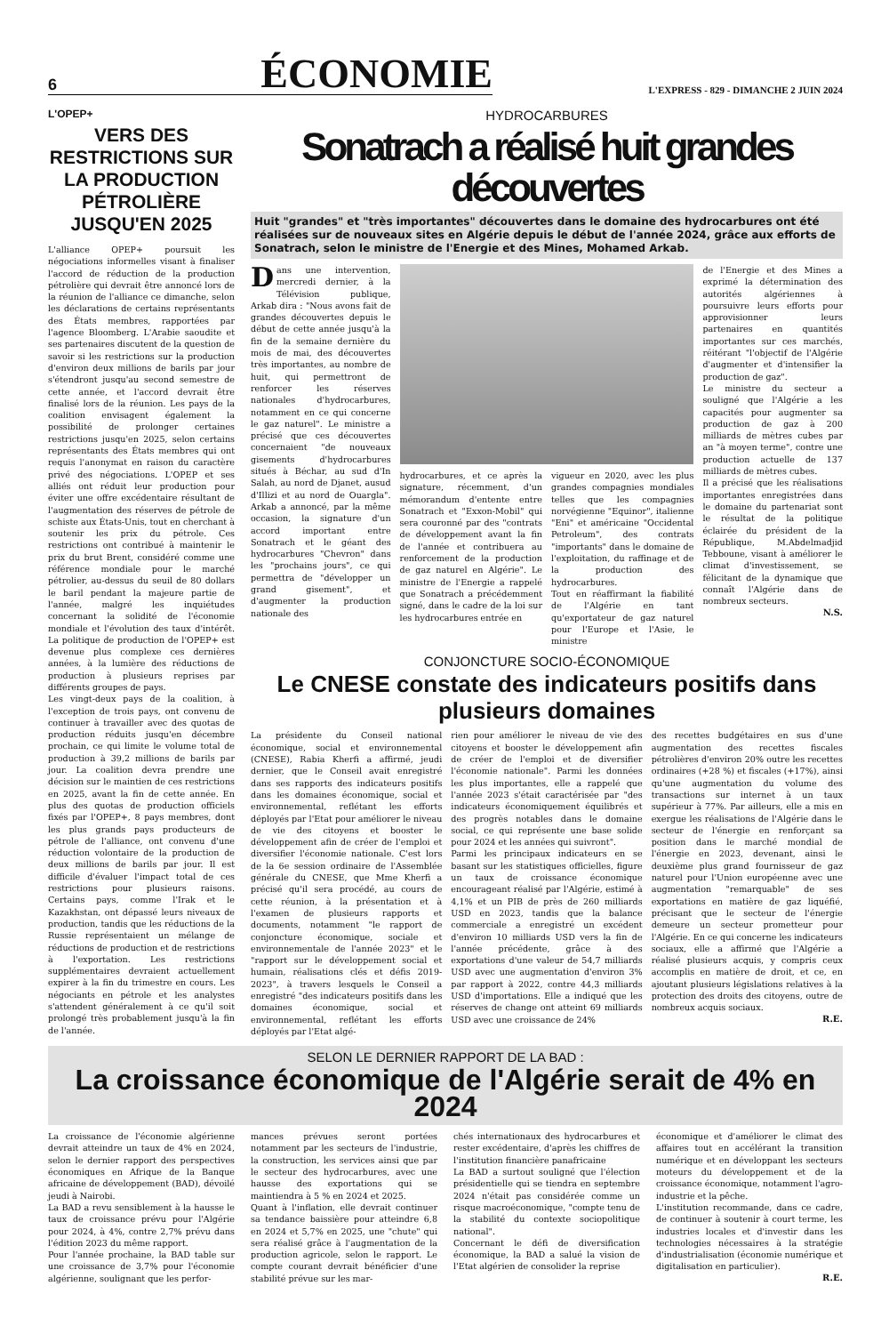6 ÉCONOMIE
L'EXPRESS - 829 - DIMANCHE 2 JUIN 2024
L'OPEP+
VERS DES RESTRICTIONS SUR LA PRODUCTION PÉTROLIÈRE JUSQU'EN 2025
L'alliance OPEP+ poursuit les négociations informelles visant à finaliser l'accord de réduction de la production pétrolière qui devrait être annoncé lors de la réunion de l'alliance ce dimanche, selon les déclarations de certains représentants des États membres, rapportées par l'agence Bloomberg. L'Arabie saoudite et ses partenaires discutent de la question de savoir si les restrictions sur la production d'environ deux millions de barils par jour s'étendront jusqu'au second semestre de cette année, et l'accord devrait être finalisé lors de la réunion. Les pays de la coalition envisagent également la possibilité de prolonger certaines restrictions jusqu'en 2025, selon certains représentants des États membres qui ont requis l'anonymat en raison du caractère privé des négociations. L'OPEP et ses alliés ont réduit leur production pour éviter une offre excédentaire résultant de l'augmentation des réserves de pétrole de schiste aux États-Unis, tout en cherchant à soutenir les prix du pétrole. Ces restrictions ont contribué à maintenir le prix du brut Brent, considéré comme une référence mondiale pour le marché pétrolier, au-dessus du seuil de 80 dollars le baril pendant la majeure partie de l'année, malgré les inquiétudes concernant la solidité de l'économie mondiale et l'évolution des taux d'intérêt. La politique de production de l'OPEP+ est devenue plus complexe ces dernières années, à la lumière des réductions de production à plusieurs reprises par différents groupes de pays.
Les vingt-deux pays de la coalition, à l'exception de trois pays, ont convenu de continuer à travailler avec des quotas de production réduits jusqu'en décembre prochain, ce qui limite le volume total de production à 39,2 millions de barils par jour. La coalition devra prendre une décision sur le maintien de ces restrictions en 2025, avant la fin de cette année. En plus des quotas de production officiels fixés par l'OPEP+, 8 pays membres, dont les plus grands pays producteurs de pétrole de l'alliance, ont convenu d'une réduction volontaire de la production de deux millions de barils par jour. Il est difficile d'évaluer l'impact total de ces restrictions pour plusieurs raisons. Certains pays, comme l'Irak et le Kazakhstan, ont dépassé leurs niveaux de production, tandis que les réductions de la Russie représentaient un mélange de réductions de production et de restrictions à l'exportation. Les restrictions supplémentaires devraient actuellement expirer à la fin du trimestre en cours. Les négociants en pétrole et les analystes s'attendent généralement à ce qu'il soit prolongé très probablement jusqu'à la fin de l'année.
HYDROCARBURES
Sonatrach a réalisé huit grandes découvertes
Huit "grandes" et "très importantes" découvertes dans le domaine des hydrocarbures ont été réalisées sur de nouveaux sites en Algérie depuis le début de l'année 2024, grâce aux efforts de Sonatrach, selon le ministre de l'Energie et des Mines, Mohamed Arkab.
Dans une intervention, mercredi dernier, à la Télévision publique, Arkab dira : "Nous avons fait de grandes découvertes depuis le début de cette année jusqu'à la fin de la semaine dernière du mois de mai, des découvertes très importantes, au nombre de huit, qui permettront de renforcer les réserves nationales d'hydrocarbures, notamment en ce qui concerne le gaz naturel". Le ministre a précisé que ces découvertes concernaient "de nouveaux gisements d'hydrocarbures situés à Béchar, au sud d'In Salah, au nord de Djanet, ausud d'Illizi et au nord de Ouargla". Arkab a annoncé, par la même occasion, la signature d'un accord important entre Sonatrach et le géant des hydrocarbures "Chevron" dans les "prochains jours", ce qui permettra de "développer un grand gisement", et d'augmenter la production nationale des
hydrocarbures, et ce après la signature, récemment, d'un mémorandum d'entente entre Sonatrach et "Exxon-Mobil" qui sera couronné par des "contrats de développement avant la fin de l'année et contribuera au renforcement de la production de gaz naturel en Algérie". Le ministre de l'Energie a rappelé que Sonatrach a précédemment signé, dans le cadre de la loi sur les hydrocarbures entrée en
vigueur en 2020, avec les plus grandes compagnies mondiales telles que les compagnies norvégienne "Equinor", italienne "Eni" et américaine "Occidental Petroleum", des contrats "importants" dans le domaine de l'exploitation, du raffinage et de la production des hydrocarbures.
Tout en réaffirmant la fiabilité de l'Algérie en tant qu'exportateur de gaz naturel pour l'Europe et l'Asie, le ministre
de l'Energie et des Mines a exprimé la détermination des autorités algériennes à poursuivre leurs efforts pour approvisionner leurs partenaires en quantités importantes sur ces marchés, réitérant "l'objectif de l'Algérie d'augmenter et d'intensifier la production de gaz".
Le ministre du secteur a souligné que l'Algérie a les capacités pour augmenter sa production de gaz à 200 milliards de mètres cubes par an "à moyen terme", contre une production actuelle de 137 milliards de mètres cubes.
Il a précisé que les réalisations importantes enregistrées dans le domaine du partenariat sont le résultat de la politique éclairée du président de la République, M.Abdelmadjid Tebboune, visant à améliorer le climat d'investissement, se félicitant de la dynamique que connaît l'Algérie dans de nombreux secteurs.
N.S.
CONJONCTURE SOCIO-ÉCONOMIQUE
Le CNESE constate des indicateurs positifs dans plusieurs domaines
La présidente du Conseil national économique, social et environnemental (CNESE), Rabia Kherfi a affirmé, jeudi dernier, que le Conseil avait enregistré dans ses rapports des indicateurs positifs dans les domaines économique, social et environnemental, reflétant les efforts déployés par l'Etat pour améliorer le niveau de vie des citoyens et booster le développement afin de créer de l'emploi et diversifier l'économie nationale. C'est lors de la 6e session ordinaire de l'Assemblée générale du CNESE, que Mme Kherfi a précisé qu'il sera procédé, au cours de cette réunion, à la présentation et à l'examen de plusieurs rapports et documents, notamment "le rapport de conjoncture économique, sociale et environnementale de l'année 2023" et le "rapport sur le développement social et humain, réalisations clés et défis 2019-2023", à travers lesquels le Conseil a enregistré "des indicateurs positifs dans les domaines économique, social et environnemental, reflétant les efforts déployés par l'Etat algé-
rien pour améliorer le niveau de vie des citoyens et booster le développement afin de créer de l'emploi et de diversifier l'économie nationale". Parmi les données les plus importantes, elle a rappelé que l'année 2023 s'était caractérisée par "des indicateurs économiquement équilibrés et des progrès notables dans le domaine social, ce qui représente une base solide pour 2024 et les années qui suivront".
Parmi les principaux indicateurs en se basant sur les statistiques officielles, figure un taux de croissance économique encourageant réalisé par l'Algérie, estimé à 4,1% et un PIB de près de 260 milliards USD en 2023, tandis que la balance commerciale a enregistré un excédent d'environ 10 milliards USD vers la fin de l'année précédente, grâce à des exportations d'une valeur de 54,7 milliards USD avec une augmentation d'environ 3% par rapport à 2022, contre 44,3 milliards USD d'importations. Elle a indiqué que les réserves de change ont atteint 69 milliards USD avec une croissance de 24%
des recettes budgétaires en sus d'une augmentation des recettes fiscales pétrolières d'environ 20% outre les recettes ordinaires (+28 %) et fiscales (+17%), ainsi qu'une augmentation du volume des transactions sur internet à un taux supérieur à 77%. Par ailleurs, elle a mis en exergue les réalisations de l'Algérie dans le secteur de l'énergie en renforçant sa position dans le marché mondial de l'énergie en 2023, devenant, ainsi le deuxième plus grand fournisseur de gaz naturel pour l'Union européenne avec une augmentation "remarquable" de ses exportations en matière de gaz liquéfié, précisant que le secteur de l'énergie demeure un secteur prometteur pour l'Algérie. En ce qui concerne les indicateurs sociaux, elle a affirmé que l'Algérie a réalisé plusieurs acquis, y compris ceux accomplis en matière de droit, et ce, en ajoutant plusieurs législations relatives à la protection des droits des citoyens, outre de nombreux acquis sociaux.
R.E.
SELON LE DERNIER RAPPORT DE LA BAD :
La croissance économique de l'Algérie serait de 4% en 2024
La croissance de l'économie algérienne devrait atteindre un taux de 4% en 2024, selon le dernier rapport des perspectives économiques en Afrique de la Banque africaine de développement (BAD), dévoilé jeudi à Nairobi.
La BAD a revu sensiblement à la hausse le taux de croissance prévu pour l'Algérie pour 2024, à 4%, contre 2,7% prévu dans l'édition 2023 du même rapport.
Pour l'année prochaine, la BAD table sur une croissance de 3,7% pour l'économie algérienne, soulignant que les perfor-
mances prévues seront portées notamment par les secteurs de l'industrie, la construction, les services ainsi que par le secteur des hydrocarbures, avec une hausse des exportations qui se maintiendra à 5 % en 2024 et 2025.
Quant à l'inflation, elle devrait continuer sa tendance baissière pour atteindre 6,8 en 2024 et 5,7% en 2025, une "chute" qui sera réalisé grâce à l'augmentation de la production agricole, selon le rapport. Le compte courant devrait bénéficier d'une stabilité prévue sur les mar-
chés internationaux des hydrocarbures et rester excédentaire, d'après les chiffres de l'institution financière panafricaine
La BAD a surtout souligné que l'élection présidentielle qui se tiendra en septembre 2024 n'était pas considérée comme un risque macroéconomique, "compte tenu de la stabilité du contexte sociopolitique national".
Concernant le défi de diversification économique, la BAD a salué la vision de l'Etat algérien de consolider la reprise
économique et d'améliorer le climat des affaires tout en accélérant la transition numérique et en développant les secteurs moteurs du développement et de la croissance économique, notamment l'agro-industrie et la pêche.
L'institution recommande, dans ce cadre, de continuer à soutenir à court terme, les industries locales et d'investir dans les technologies nécessaires à la stratégie d'industrialisation (économie numérique et digitalisation en particulier).
R.E.